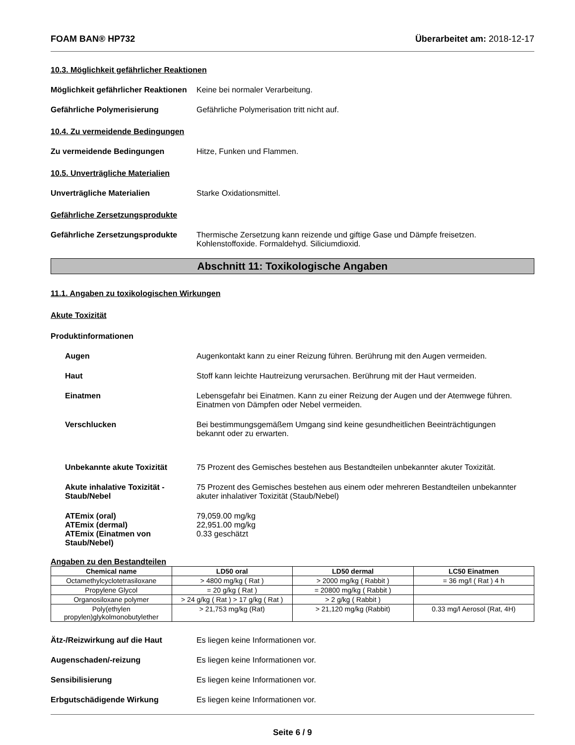FOAM BAN® HP732 Überarbeitet am: 2018-12-17
10.3. Möglichkeit gefährlicher Reaktionen
Möglichkeit gefährlicher Reaktionen
Keine bei normaler Verarbeitung.
Gefährliche Polymerisierung Gefährliche Polymerisation tritt nicht auf.
10.4. Zu vermeidende Bedingungen
Zu vermeidende Bedingungen Hitze, Funken und Flammen.
10.5. Unverträgliche Materialien
Unverträgliche Materialien Starke Oxidationsmittel.
Gefährliche Zersetzungsprodukte
Gefährliche Zersetzungsprodukte
Thermische Zersetzung kann reizende und giftige Gase und Dämpfe freisetzen.
Kohlenstoffoxide. Formaldehyd. Siliciumdioxid.
Abschnitt 11: Toxikologische Angaben
11.1. Angaben zu toxikologischen Wirkungen
Akute Toxizität
Produktinformationen
Augen Augenkontakt kann zu einer Reizung führen. Berührung mit den Augen vermeiden.
Haut Stoff kann leichte Hautreizung verursachen. Berührung mit der Haut vermeiden.
Einatmen Lebensgefahr bei Einatmen. Kann zu einer Reizung der Augen und der Atemwege führen.
Einatmen von Dämpfen oder Nebel vermeiden.
Verschlucken Bei bestimmungsgemäßem Umgang sind keine gesundheitlichen Beeinträchtigungen
bekannt oder zu erwarten.
Unbekannte akute Toxizität 75 Prozent des Gemisches bestehen aus Bestandteilen unbekannter akuter Toxizität.
Akute inhalative Toxizität - Staub/Nebel
75 Prozent des Gemisches bestehen aus einem oder mehreren Bestandteilen unbekannter akuter inhalativer Toxizität (Staub/Nebel)
ATEmix (oral)
ATEmix (dermal)
ATEmix (Einatmen von Staub/Nebel)
79,059.00 mg/kg
22,951.00 mg/kg
0.33 geschätzt
Angaben zu den Bestandteilen
| Chemical name | LD50 oral | LD50 dermal | LC50 Einatmen |
| --- | --- | --- | --- |
| Octamethylcyclotetrasiloxane | > 4800 mg/kg ( Rat ) | > 2000 mg/kg ( Rabbit ) | = 36 mg/l ( Rat ) 4 h |
| Propylene Glycol | = 20 g/kg ( Rat ) | = 20800 mg/kg ( Rabbit ) | |
| Organosiloxane polymer | > 24 g/kg ( Rat ) > 17 g/kg ( Rat ) | > 2 g/kg ( Rabbit ) | |
| Poly(ethylen propylen)glykolmonobutylether | > 21,753 mg/kg (Rat) | > 21,120 mg/kg (Rabbit) | 0.33 mg/l Aerosol (Rat, 4H) |
Ätz-/Reizwirkung auf die Haut Es liegen keine Informationen vor.
Augenschaden/-reizung Es liegen keine Informationen vor.
Sensibilisierung Es liegen keine Informationen vor.
Erbgutschädigende Wirkung Es liegen keine Informationen vor.
Seite 6 / 9